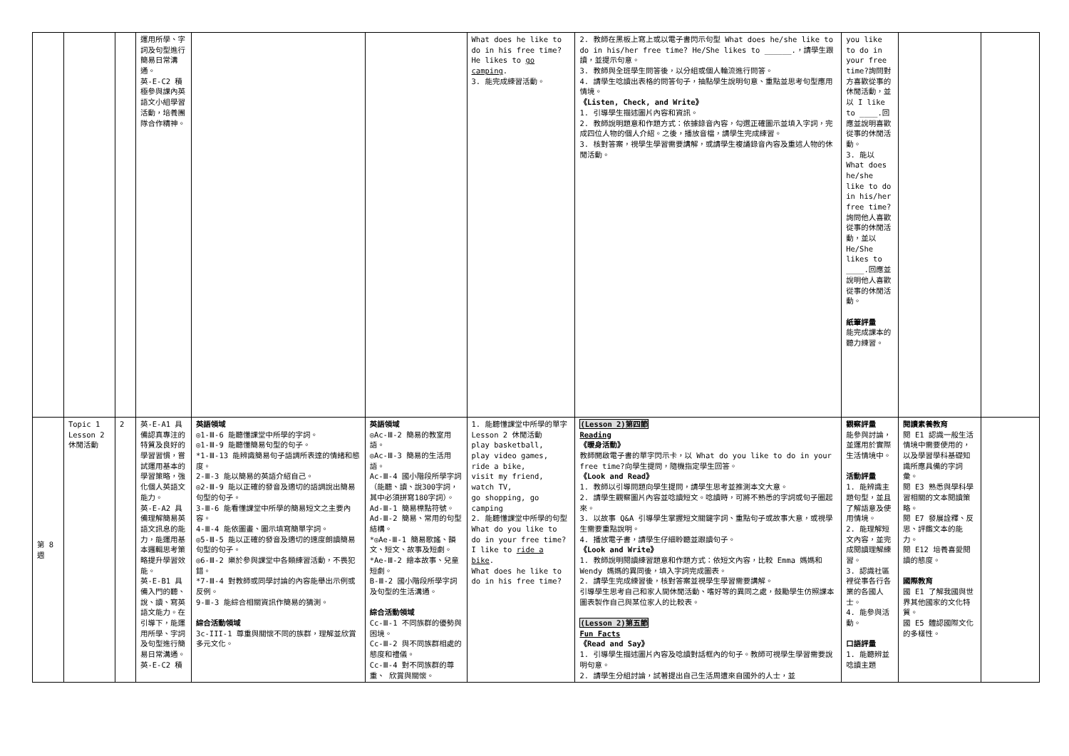| | | | 運用所學、字詞及句型進行簡易日常溝通。 英-E-C2 積極參與課內英語文小組學習活動，培養團隊合作精神。 | | | What does he like to do in his free time? He likes to go camping . 3. 能完成練習活動。 | 2. 教師在黑板上寫上或以電子書閃示句型 What does he/she like to do in his/her free time? He/She likes to ______.，請學生跟讀，並提示句意。 3. 教師與全班學生問答後，以分組或個人輪流進行問答。 4. 請學生唸讀出表格的問答句子，抽點學生說明句意、重點並思考句型應用情境。 《Listen, Check, and Write》 1. 引導學生描述圖片內容和資訊。 2. 教師說明題意和作題方式：依據錄音內容，勾選正確圖示並填入字詞，完成四位人物的個人介紹。之後，播放音檔，請學生完成練習。 3. 核對答案，視學生學習需要講解，或請學生複誦錄音內容及重述人物的休閒活動。 | you like to do in your free time?詢問對方喜歡從事的休閒活動，並以 I like to ____.回應並說明喜歡從事的休閒活動。 3. 能以 What does he/she like to do in his/her free time?詢問他人喜歡從事的休閒活動，並以 He/She likes to ____.回應並說明他人喜歡從事的休閒活動。 紙筆評量 能完成課本的聽力練習。 | | |
| 第 8 週 | Topic 1 Lesson 2 休閒活動 | 2 | 英-E-A1 具備認真專注的特質及良好的學習習慣，嘗試運用基本的學習策略，強化個人英語文能力。 英-E-A2 具備理解簡易英語文訊息的能力，能運用基本邏輯思考策略提升學習效能。 英-E-B1 具備入門的聽、說、讀、寫英語文能力。在引導下，能運用所學、字詞及句型進行簡易日常溝通。 英-E-C2 積 | 英語領域 ◎1-Ⅲ-6 能聽懂課堂中所學的字詞。 ◎1-Ⅲ-9 能聽懂簡易句型的句子。 *1-Ⅲ-13 能辨識簡易句子語調所表達的情緒和態度。 2-Ⅲ-3 能以簡易的英語介紹自己。 ◎2-Ⅲ-9 能以正確的發音及適切的語調說出簡易句型的句子。 3-Ⅲ-6 能看懂課堂中所學的簡易短文之主要內容。 4-Ⅲ-4 能依圖畫、圖示填寫簡單字詞。 ◎5-Ⅲ-5 能以正確的發音及適切的速度朗讀簡易句型的句子。 ◎6-Ⅲ-2 樂於參與課堂中各類練習活動，不畏犯錯。 *7-Ⅲ-4 對教師或同學討論的內容能舉出示例或反例。 9-Ⅲ-3 能綜合相關資訊作簡易的猜測。 綜合活動領域 3c-III-1 尊重與關懷不同的族群，理解並欣賞多元文化。 | 英語領域 ◎Ac-Ⅲ-2 簡易的教室用語。 ◎Ac-Ⅲ-3 簡易的生活用語。 Ac-Ⅲ-4 國小階段所學字詞（能聽、讀、說300字詞，其中必須拼寫180字詞）。 Ad-Ⅲ-1 簡易標點符號。 Ad-Ⅲ-2 簡易、常用的句型結構。 *◎Ae-Ⅲ-1 簡易歌謠、韻文、短文、故事及短劇。 *Ae-Ⅲ-2 繪本故事、兒童短劇。 B-Ⅲ-2 國小階段所學字詞及句型的生活溝通。 綜合活動領域 Cc-Ⅲ-1 不同族群的優勢與困境。 Cc-Ⅲ-2 與不同族群相處的態度和禮儀。 Cc-Ⅲ-4 對不同族群的尊重、 欣賞與關懷。 | 1. 能聽懂課堂中所學的單字 Lesson 2 休閒活動 play basketball, play video games, ride a bike, visit my friend, watch TV, go shopping, go camping 2. 能聽懂課堂中所學的句型 What do you like to do in your free time? I like to ride a bike . What does he like to do in his free time? | (Lesson 2)第四節 Reading 《暖身活動》 教師開啟電子書的單字閃示卡，以 What do you like to do in your free time?向學生提問，隨機指定學生回答。 《Look and Read》 1. 教師以引導問題向學生提問，請學生思考並推測本文大意。 2. 請學生觀察圖片內容並唸讀短文。唸讀時，可將不熟悉的字詞或句子圈起來。 3. 以故事 Q&A 引導學生掌握短文關鍵字詞、重點句子或故事大意，或視學生需要重點說明。 4. 播放電子書，請學生仔細聆聽並跟讀句子。 《Look and Write》 1. 教師說明閱讀練習題意和作題方式：依短文內容，比較 Emma 媽媽和 Wendy 媽媽的異同後，填入字詞完成圖表。 2. 請學生完成練習後，核對答案並視學生學習需要講解。 引導學生思考自己和家人間休閒活動、嗜好等的異同之處，鼓勵學生仿照課本圖表製作自己與某位家人的比較表。 (Lesson 2)第五節 Fun Facts 《Read and Say》 1. 引導學生描述圖片內容及唸讀對話框內的句子。教師可視學生學習需要說明句意。 2. 請學生分組討論，試著提出自己生活周遭來自國外的人士，並 | 觀察評量 能參與討論，並運用於實際生活情境中。 活動評量 1. 能辨識主題句型，並且了解語意及使用情境。 2. 能理解短文內容，並完成閱讀理解練習。 3. 認識社區裡從事各行各業的各國人士。 4. 能參與活動。 口語評量 1. 能聽辨並唸讀主題 | 閱讀素養教育 閱 E1 認識一般生活情境中需要使用的，以及學習學科基礎知識所應具備的字詞彙。 閱 E3 熟悉與學科學習相關的文本閱讀策略。 閱 E7 發展詮釋、反思、評鑑文本的能力。 閱 E12 培養喜愛閱讀的態度。 國際教育 國 E1 了解我國與世界其他國家的文化特質。 國 E5 體認國際文化的多樣性。 | |